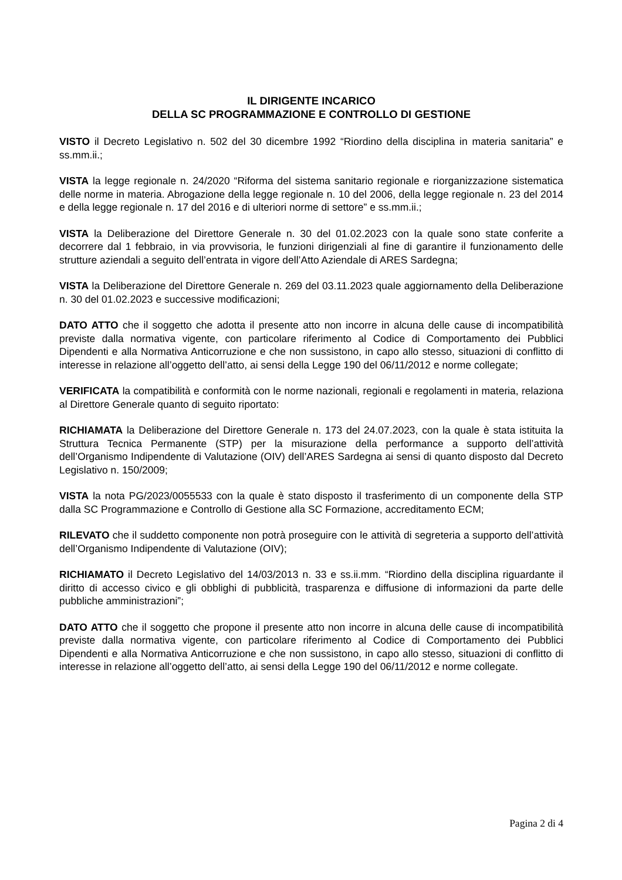IL DIRIGENTE INCARICO
DELLA SC PROGRAMMAZIONE E CONTROLLO DI GESTIONE
VISTO il Decreto Legislativo n. 502 del 30 dicembre 1992 “Riordino della disciplina in materia sanitaria” e ss.mm.ii.;
VISTA la legge regionale n. 24/2020 “Riforma del sistema sanitario regionale e riorganizzazione sistematica delle norme in materia. Abrogazione della legge regionale n. 10 del 2006, della legge regionale n. 23 del 2014 e della legge regionale n. 17 del 2016 e di ulteriori norme di settore” e ss.mm.ii.;
VISTA la Deliberazione del Direttore Generale n. 30 del 01.02.2023 con la quale sono state conferite a decorrere dal 1 febbraio, in via provvisoria, le funzioni dirigenziali al fine di garantire il funzionamento delle strutture aziendali a seguito dell’entrata in vigore dell’Atto Aziendale di ARES Sardegna;
VISTA la Deliberazione del Direttore Generale n. 269 del 03.11.2023 quale aggiornamento della Deliberazione n. 30 del 01.02.2023 e successive modificazioni;
DATO ATTO che il soggetto che adotta il presente atto non incorre in alcuna delle cause di incompatibilità previste dalla normativa vigente, con particolare riferimento al Codice di Comportamento dei Pubblici Dipendenti e alla Normativa Anticorruzione e che non sussistono, in capo allo stesso, situazioni di conflitto di interesse in relazione all’oggetto dell’atto, ai sensi della Legge 190 del 06/11/2012 e norme collegate;
VERIFICATA la compatibilità e conformità con le norme nazionali, regionali e regolamenti in materia, relaziona al Direttore Generale quanto di seguito riportato:
RICHIAMATA la Deliberazione del Direttore Generale n. 173 del 24.07.2023, con la quale è stata istituita la Struttura Tecnica Permanente (STP) per la misurazione della performance a supporto dell’attività dell’Organismo Indipendente di Valutazione (OIV) dell’ARES Sardegna ai sensi di quanto disposto dal Decreto Legislativo n. 150/2009;
VISTA la nota PG/2023/0055533 con la quale è stato disposto il trasferimento di un componente della STP dalla SC Programmazione e Controllo di Gestione alla SC Formazione, accreditamento ECM;
RILEVATO che il suddetto componente non potrà proseguire con le attività di segreteria a supporto dell’attività dell’Organismo Indipendente di Valutazione (OIV);
RICHIAMATO il Decreto Legislativo del 14/03/2013 n. 33 e ss.ii.mm. “Riordino della disciplina riguardante il diritto di accesso civico e gli obblighi di pubblicità, trasparenza e diffusione di informazioni da parte delle pubbliche amministrazioni”;
DATO ATTO che il soggetto che propone il presente atto non incorre in alcuna delle cause di incompatibilità previste dalla normativa vigente, con particolare riferimento al Codice di Comportamento dei Pubblici Dipendenti e alla Normativa Anticorruzione e che non sussistono, in capo allo stesso, situazioni di conflitto di interesse in relazione all’oggetto dell’atto, ai sensi della Legge 190 del 06/11/2012 e norme collegate.
Pagina 2 di 4